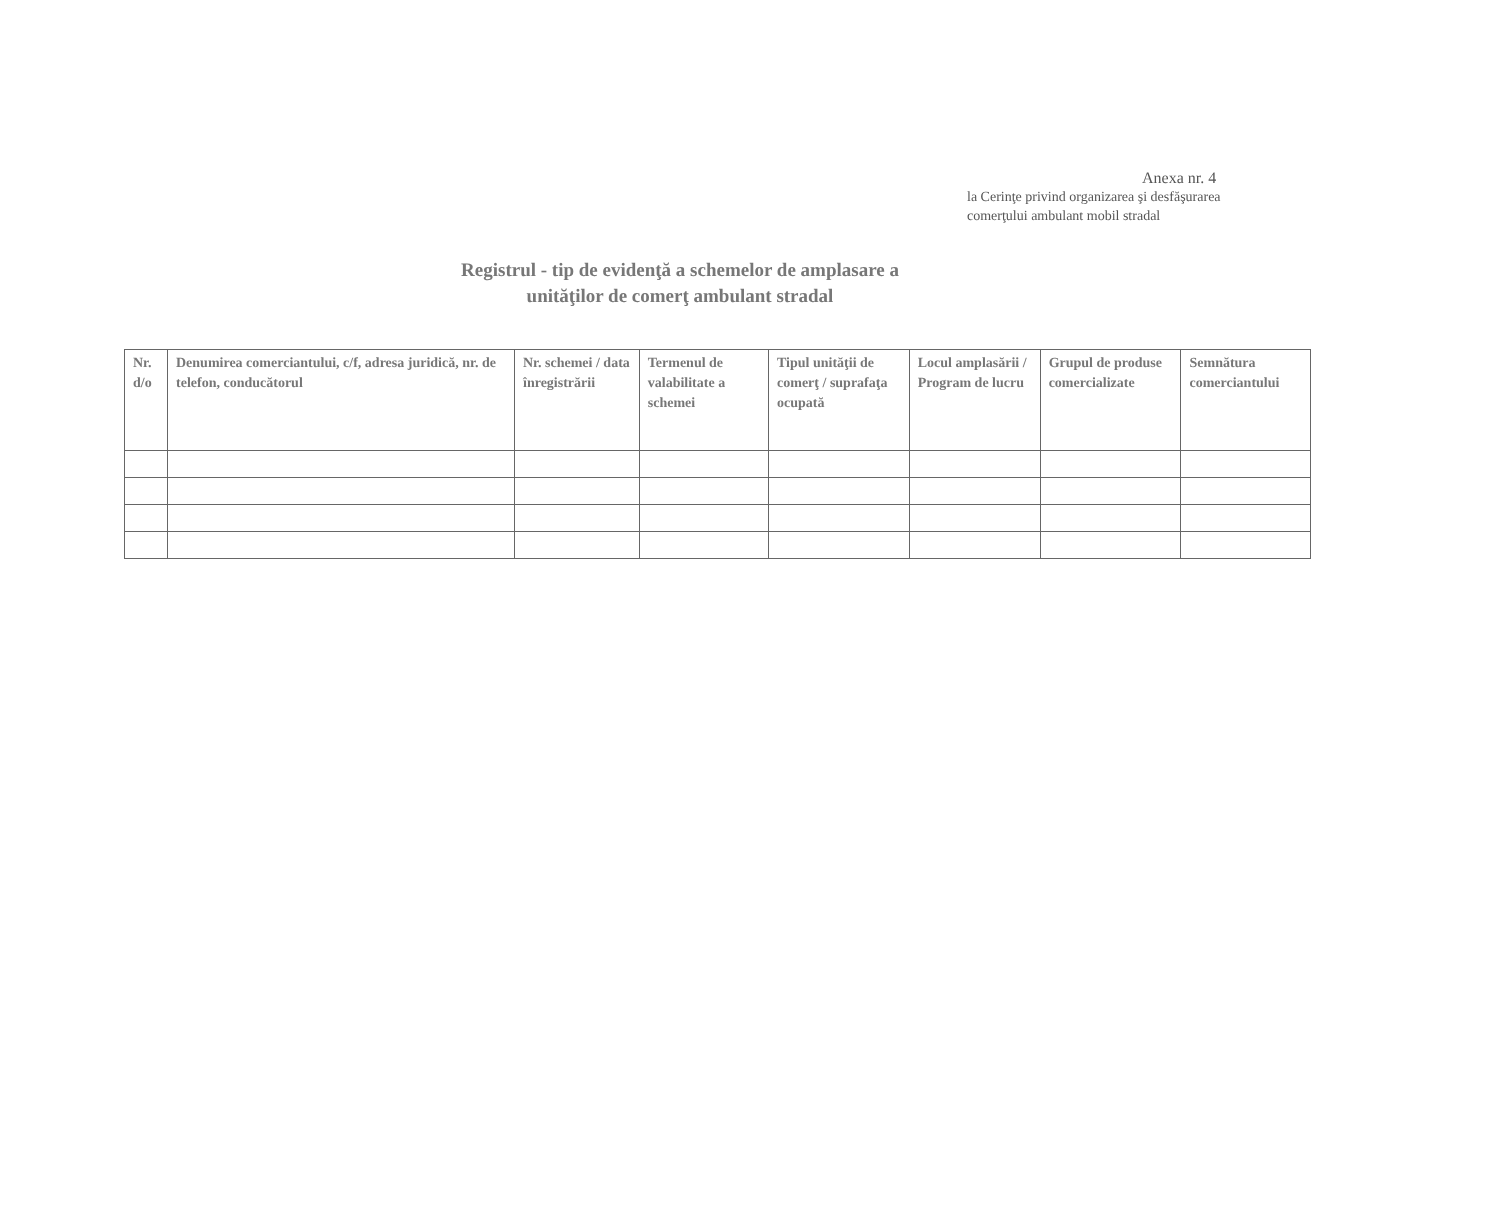Anexa nr. 4
la Cerinţe privind organizarea şi desfăşurarea
comerţului ambulant mobil stradal
Registrul - tip de evidenţă a schemelor de amplasare a
unităţilor de comerţ ambulant stradal
| Nr. d/o | Denumirea comerciantului, c/f, adresa juridică, nr. de telefon, conducătorul | Nr. schemei / data înregistrării | Termenul de valabilitate a schemei | Tipul unităţii de comerţ / suprafaţa ocupată | Locul amplasării / Program de lucru | Grupul de produse comercializate | Semnătura comerciantului |
| --- | --- | --- | --- | --- | --- | --- | --- |